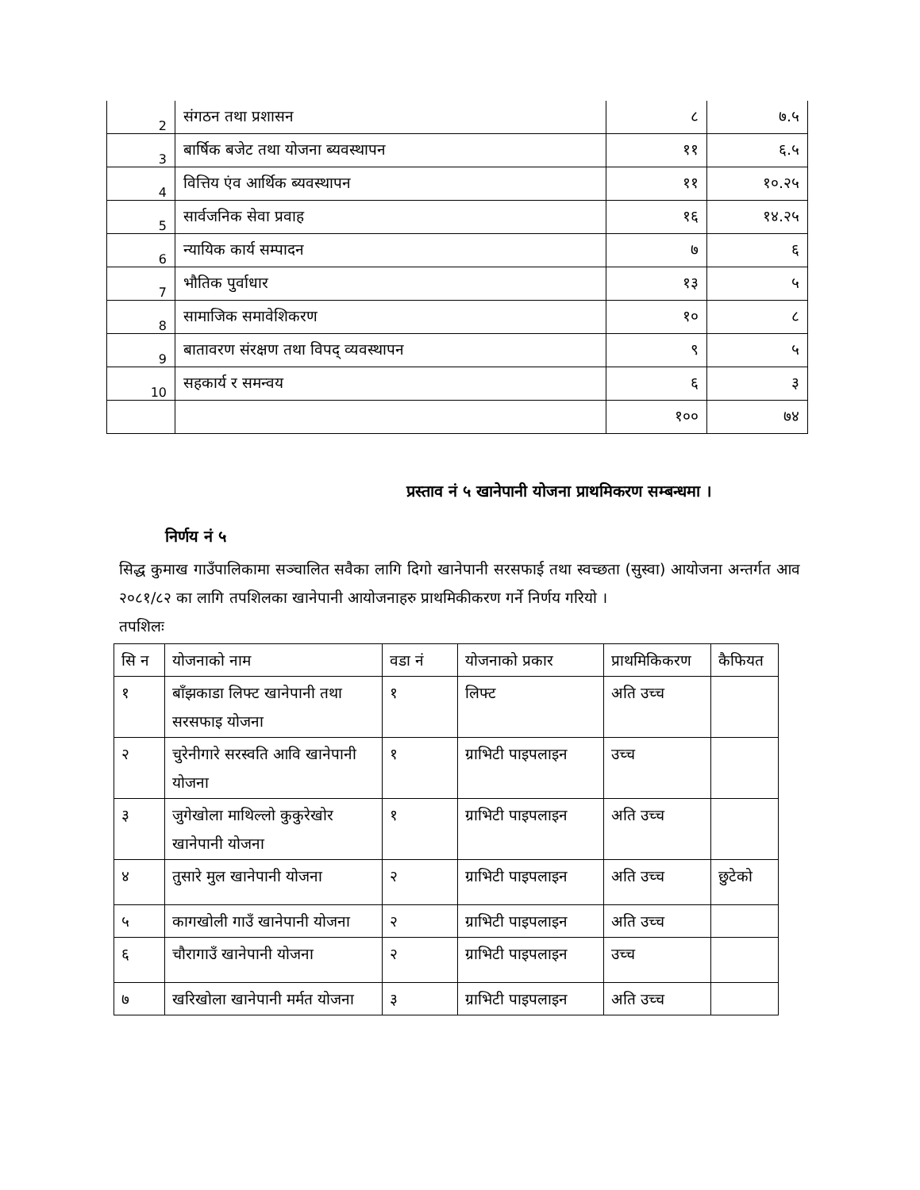| 2 | संगठन तथा प्रशासन | ८ | ७.५ |
| 3 | बार्षिक बजेट तथा योजना ब्यवस्थापन | ११ | ६.५ |
| 4 | वित्तिय एंव आर्थिक ब्यवस्थापन | ११ | १०.२५ |
| 5 | सार्वजनिक सेवा प्रवाह | १६ | १४.२५ |
| 6 | न्यायिक कार्य सम्पादन | ७ | ६ |
| 7 | भौतिक पुर्वाधार | १३ | ५ |
| 8 | सामाजिक समावेशिकरण | १० | ८ |
| 9 | बातावरण संरक्षण तथा विपद् व्यवस्थापन | ९ | ५ |
| 10 | सहकार्य र समन्वय | ६ | ३ |
| | | १०० | ७४ |
प्रस्ताव नं ५ खानेपानी योजना प्राथमिकरण सम्बन्धमा ।
निर्णय नं ५
सिद्ध कुमाख गाउँपालिकामा सञ्चालित सवैका लागि दिगो खानेपानी सरसफाई तथा स्वच्छता (सुस्वा) आयोजना अन्तर्गत आव २०८१/८२ का लागि तपशिलका खानेपानी आयोजनाहरु प्राथमिकीकरण गर्ने निर्णय गरियो ।
तपशिलः
| सि न | योजनाको नाम | वडा नं | योजनाको प्रकार | प्राथमिकिकरण | कैफियत |
| --- | --- | --- | --- | --- | --- |
| १ | बाँझकाडा लिफ्ट खानेपानी तथा सरसफाइ योजना | १ | लिफ्ट | अति उच्च | |
| २ | चुरेनीगारे सरस्वति आवि खानेपानी योजना | १ | ग्राभिटी पाइपलाइन | उच्च | |
| ३ | जुगेखोला माथिल्लो कुकुरेखोर खानेपानी योजना | १ | ग्राभिटी पाइपलाइन | अति उच्च | |
| ४ | तुसारे मुल खानेपानी योजना | २ | ग्राभिटी पाइपलाइन | अति उच्च | छुटेको |
| ५ | कागखोली गाउँ खानेपानी योजना | २ | ग्राभिटी पाइपलाइन | अति उच्च | |
| ६ | चौरागाउँ खानेपानी योजना | २ | ग्राभिटी पाइपलाइन | उच्च | |
| ७ | खरिखोला खानेपानी मर्मत योजना | ३ | ग्राभिटी पाइपलाइन | अति उच्च | |